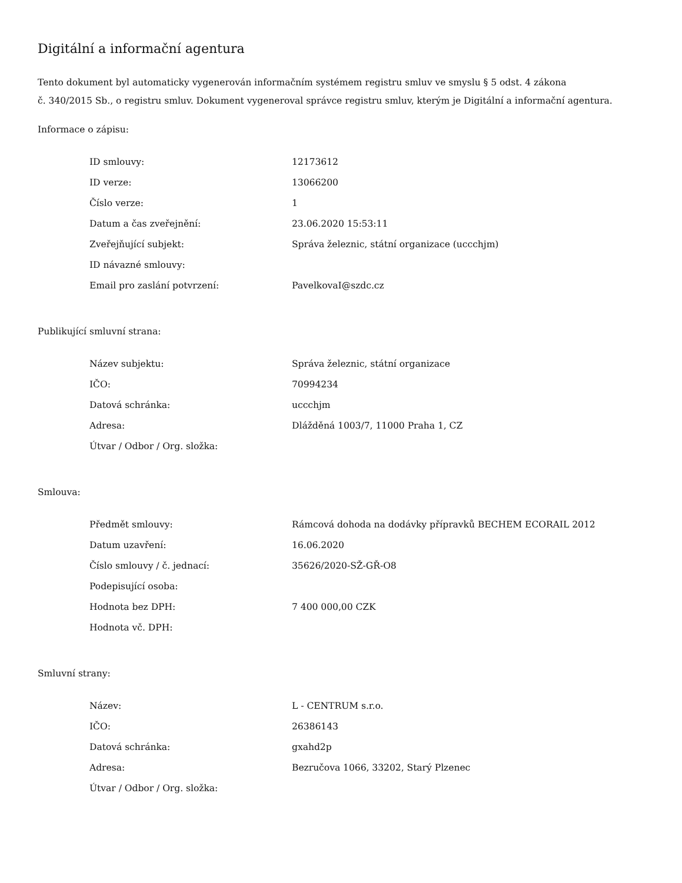Digitální a informační agentura
Tento dokument byl automaticky vygenerován informačním systémem registru smluv ve smyslu § 5 odst. 4 zákona
č. 340/2015 Sb., o registru smluv. Dokument vygeneroval správce registru smluv, kterým je Digitální a informační agentura.
Informace o zápisu:
| ID smlouvy: | 12173612 |
| ID verze: | 13066200 |
| Číslo verze: | 1 |
| Datum a čas zveřejnění: | 23.06.2020 15:53:11 |
| Zveřejňující subjekt: | Správa železnic, státní organizace (uccchjm) |
| ID návazné smlouvy: | |
| Email pro zaslání potvrzení: | PavelkovaI@szdc.cz |
Publikující smluvní strana:
| Název subjektu: | Správa železnic, státní organizace |
| IČO: | 70994234 |
| Datová schránka: | uccchjm |
| Adresa: | Dlážděná 1003/7, 11000 Praha 1, CZ |
| Útvar / Odbor / Org. složka: | |
Smlouva:
| Předmět smlouvy: | Rámcová dohoda na dodávky přípravků BECHEM ECORAIL 2012 |
| Datum uzavření: | 16.06.2020 |
| Číslo smlouvy / č. jednací: | 35626/2020-SŽ-GŘ-O8 |
| Podepisující osoba: | |
| Hodnota bez DPH: | 7 400 000,00 CZK |
| Hodnota vč. DPH: | |
Smluvní strany:
| Název: | L - CENTRUM s.r.o. |
| IČO: | 26386143 |
| Datová schránka: | gxahd2p |
| Adresa: | Bezručova 1066, 33202, Starý Plzenec |
| Útvar / Odbor / Org. složka: | |